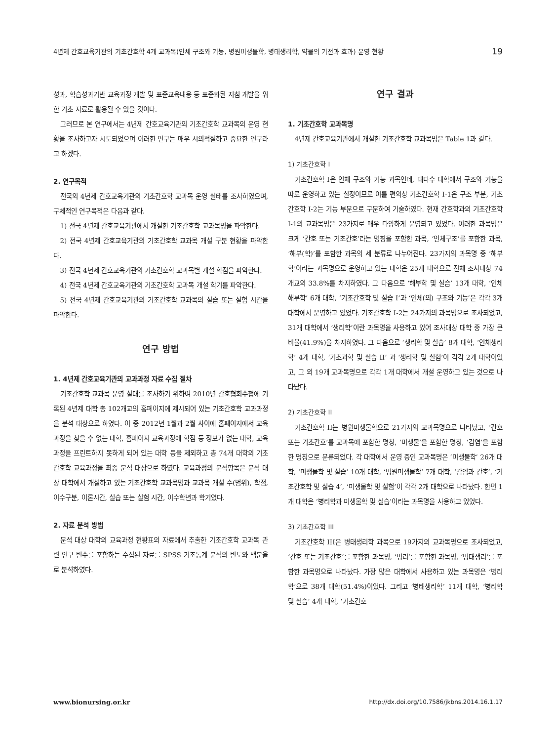4년제 간호교육기관의 기초간호학 4개 교과목(인체 구조와 기능, 병원미생물학, 병태생리학, 약물의 기전과 효과) 운영 현황 19
성과, 학습성과기반 교육과정 개발 및 표준교육내용 등 표준화된 지침 개발을 위한 기초 자료로 활용될 수 있을 것이다.
그러므로 본 연구에서는 4년제 간호교육기관의 기초간호학 교과목의 운영 현황을 조사하고자 시도되었으며 이러한 연구는 매우 시의적절하고 중요한 연구라고 하겠다.
2. 연구목적
전국의 4년제 간호교육기관의 기초간호학 교과목 운영 실태를 조사하였으며, 구체적인 연구목적은 다음과 같다.
1) 전국 4년제 간호교육기관에서 개설한 기초간호학 교과목명을 파악한다.
2) 전국 4년제 간호교육기관의 기초간호학 교과목 개설 구분 현황을 파악한다.
3) 전국 4년제 간호교육기관의 기초간호학 교과목별 개설 학점을 파악한다.
4) 전국 4년제 간호교육기관의 기초간호학 교과목 개설 학기를 파악한다.
5) 전국 4년제 간호교육기관의 기초간호학 교과목의 실습 또는 실험 시간을 파악한다.
연구 방법
1. 4년제 간호교육기관의 교과과정 자료 수집 절차
기초간호학 교과목 운영 실태를 조사하기 위하여 2010년 간호협회수첩에 기록된 4년제 대학 총 102개교의 홈페이지에 제시되어 있는 기초간호학 교과과정을 분석 대상으로 하였다. 이 중 2012년 1월과 2월 사이에 홈페이지에서 교육과정을 찾을 수 없는 대학, 홈페이지 교육과정에 학점 등 정보가 없는 대학, 교육과정을 프린트하지 못하게 되어 있는 대학 등을 제외하고 총 74개 대학의 기초간호학 교육과정을 최종 분석 대상으로 하였다. 교육과정의 분석항목은 분석 대상 대학에서 개설하고 있는 기초간호학 교과목명과 교과목 개설 수(범위), 학점, 이수구분, 이론시간, 실습 또는 실험 시간, 이수학년과 학기였다.
2. 자료 분석 방법
분석 대상 대학의 교육과정 현황표의 자료에서 추출한 기초간호학 교과목 관련 연구 변수를 포함하는 수집된 자료를 SPSS 기초통계 분석의 빈도와 백분율로 분석하였다.
연구 결과
1. 기초간호학 교과목명
4년제 간호교육기관에서 개설한 기초간호학 교과목명은 Table 1과 같다.
1) 기초간호학 I
기초간호학 I은 인체 구조와 기능 과목인데, 대다수 대학에서 구조와 기능을 따로 운영하고 있는 실정이므로 이를 편의상 기초간호학 I-1은 구조 부분, 기초간호학 I-2는 기능 부분으로 구분하여 기술하였다. 현재 간호학과의 기초간호학 I-1의 교과목명은 23가지로 매우 다양하게 운영되고 있었다. 이러한 과목명은 크게 ‘간호 또는 기초간호’라는 명칭을 포함한 과목, ‘인체구조’를 포함한 과목, ‘해부(학)’를 포함한 과목의 세 분류로 나누어진다. 23가지의 과목명 중 ‘해부학’이라는 과목명으로 운영하고 있는 대학은 25개 대학으로 전체 조사대상 74개교의 33.8%를 차지하였다. 그 다음으로 ‘해부학 및 실습’ 13개 대학, ‘인체해부학’ 6개 대학, ‘기초간호학 및 실습 I’과 ‘인체(의) 구조와 기능’은 각각 3개 대학에서 운영하고 있었다. 기초간호학 I-2는 24가지의 과목명으로 조사되었고, 31개 대학에서 ‘생리학’이란 과목명을 사용하고 있어 조사대상 대학 중 가장 큰 비율(41.9%)을 차지하였다. 그 다음으로 ‘생리학 및 실습’ 8개 대학, ‘인체생리학’ 4개 대학, ‘기초과학 및 실습 II’ 과 ‘생리학 및 실험’이 각각 2개 대학이었고, 그 외 19개 교과목명으로 각각 1개 대학에서 개설 운영하고 있는 것으로 나타났다.
2) 기초간호학 II
기초간호학 II는 병원미생물학으로 21가지의 교과목명으로 나타났고, ‘간호 또는 기초간호’를 교과목에 포함한 명칭, ‘미생물’을 포함한 명칭, ‘감염’을 포함한 명칭으로 분류되었다. 각 대학에서 운영 중인 교과목명은 ‘미생물학’ 26개 대학, ‘미생물학 및 실습’ 10개 대학, ‘병원미생물학’ 7개 대학, ‘감염과 간호’, ‘기초간호학 및 실습 4’, ‘미생물학 및 실험’이 각각 2개 대학으로 나타났다. 한편 1개 대학은 ‘병리학과 미생물학 및 실습’이라는 과목명을 사용하고 있었다.
3) 기초간호학 III
기초간호학 III은 병태생리학 과목으로 19가지의 교과목명으로 조사되었고, ‘간호 또는 기초간호’를 포함한 과목명, ‘병리’를 포함한 과목명, ‘병태생리’를 포함한 과목명으로 나타났다. 가장 많은 대학에서 사용하고 있는 과목명은 ‘병리학’으로 38개 대학(51.4%)이었다. 그리고 ‘병태생리학’ 11개 대학, ‘병리학 및 실습’ 4개 대학, ‘기초간호
www.bionursing.or.kr http://dx.doi.org/10.7586/jkbns.2014.16.1.17